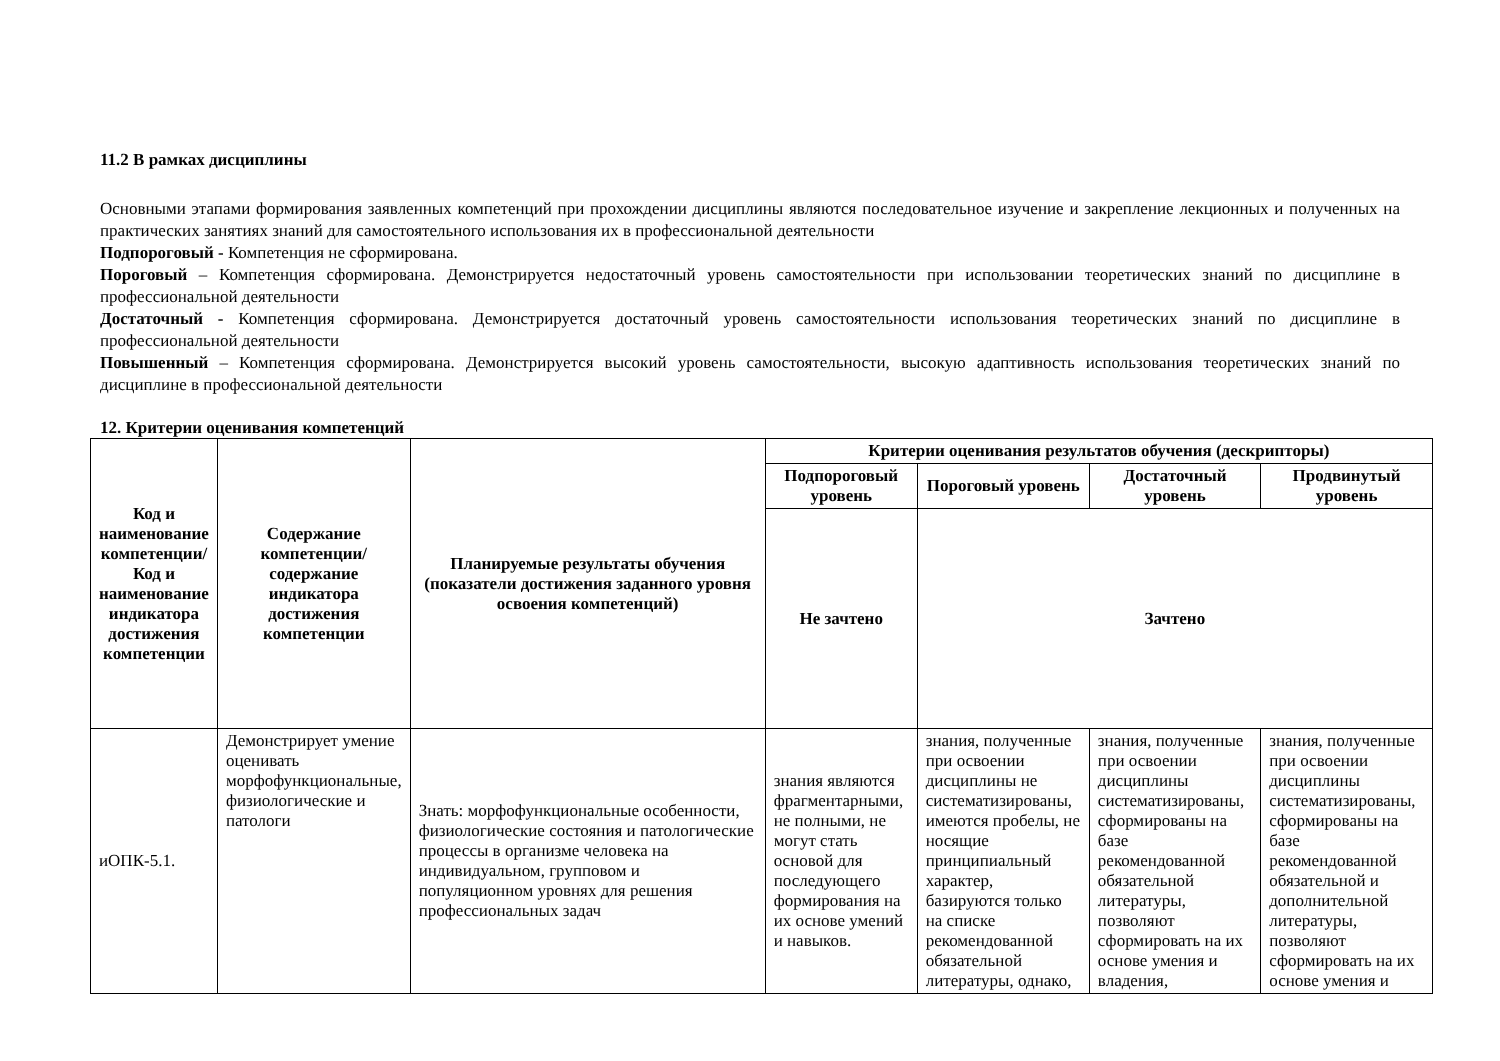11.2 В рамках дисциплины
Основными этапами формирования заявленных компетенций при прохождении дисциплины являются последовательное изучение и закрепление лекционных и полученных на практических занятиях знаний для самостоятельного использования их в профессиональной деятельности
Подпороговый - Компетенция не сформирована.
Пороговый – Компетенция сформирована. Демонстрируется недостаточный уровень самостоятельности при использовании теоретических знаний по дисциплине в профессиональной деятельности
Достаточный - Компетенция сформирована. Демонстрируется достаточный уровень самостоятельности использования теоретических знаний по дисциплине в профессиональной деятельности
Повышенный – Компетенция сформирована. Демонстрируется высокий уровень самостоятельности, высокую адаптивность использования теоретических знаний по дисциплине в профессиональной деятельности
12. Критерии оценивания компетенций
| Код и наименование компетенции/ Код и наименование индикатора достижения компетенции | Содержание компетенции/ содержание индикатора достижения компетенции | Планируемые результаты обучения (показатели достижения заданного уровня освоения компетенций) | Критерии оценивания результатов обучения (дескрипторы) | | | |
| --- | --- | --- | --- | --- | --- | --- |
| | | | Подпороговый уровень | Пороговый уровень | Достаточный уровень | Продвинутый уровень |
| | | | Не зачтено | Зачтено | | |
| иОПК-5.1. | Демонстрирует умение оценивать морфофункциональные, физиологические и патологи | Знать: морфофункциональные особенности, физиологические состояния и патологические процессы в организме человека на индивидуальном, групповом и популяционном уровнях для решения профессиональных задач | знания являются фрагментарными, не полными, не могут стать основой для последующего формирования на их основе умений и навыков. | знания, полученные при освоении дисциплины не систематизированы, имеются пробелы, не носящие принципиальный характер, базируются только на списке рекомендованной обязательной литературы, однако, | знания, полученные при освоении дисциплины систематизированы, сформированы на базе рекомендованной обязательной литературы, позволяют сформировать на их основе умения и владения, | знания, полученные при освоении дисциплины систематизированы, сформированы на базе рекомендованной обязательной и дополнительной литературы, позволяют сформировать на их основе умения и |